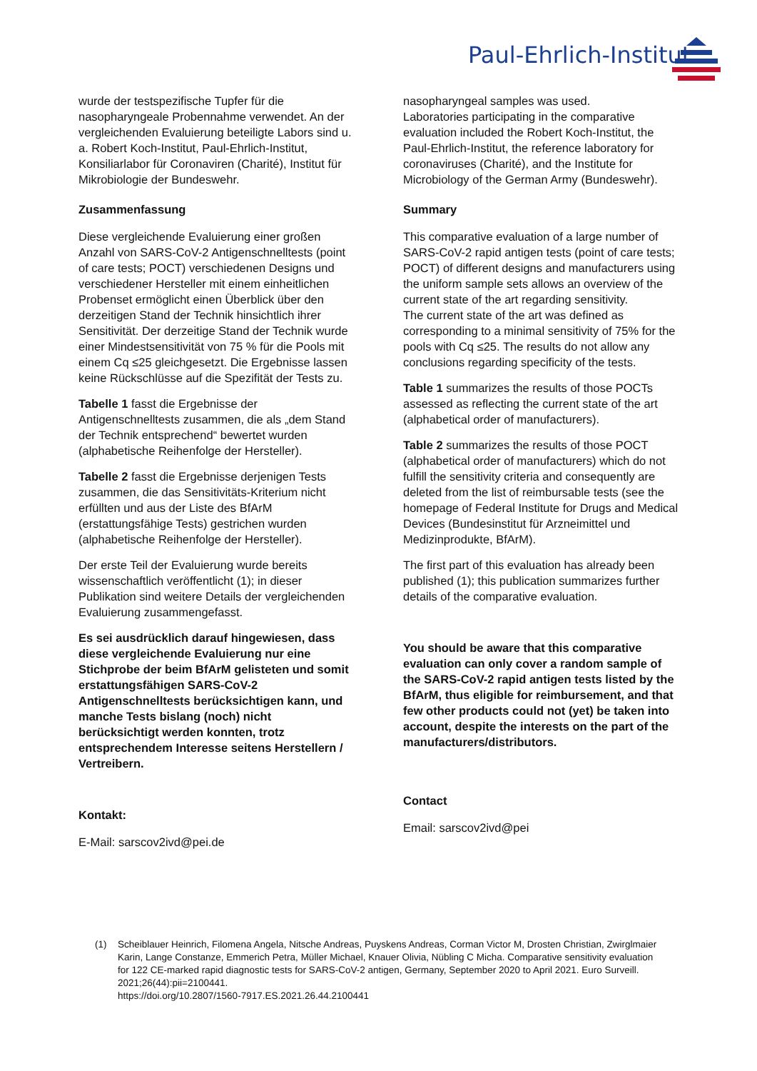Paul-Ehrlich-Institut
wurde der testspezifische Tupfer für die nasopharyngeale Probennahme verwendet. An der vergleichenden Evaluierung beteiligte Labors sind u. a. Robert Koch-Institut, Paul-Ehrlich-Institut, Konsiliarlabor für Coronaviren (Charité), Institut für Mikrobiologie der Bundeswehr.
Zusammenfassung
Diese vergleichende Evaluierung einer großen Anzahl von SARS-CoV-2 Antigenschnelltests (point of care tests; POCT) verschiedenen Designs und verschiedener Hersteller mit einem einheitlichen Probenset ermöglicht einen Überblick über den derzeitigen Stand der Technik hinsichtlich ihrer Sensitivität. Der derzeitige Stand der Technik wurde einer Mindestsensitivität von 75 % für die Pools mit einem Cq ≤25 gleichgesetzt. Die Ergebnisse lassen keine Rückschlüsse auf die Spezifität der Tests zu.
Tabelle 1 fasst die Ergebnisse der Antigenschnelltests zusammen, die als „dem Stand der Technik entsprechend“ bewertet wurden (alphabetische Reihenfolge der Hersteller).
Tabelle 2 fasst die Ergebnisse derjenigen Tests zusammen, die das Sensitivitäts-Kriterium nicht erfüllten und aus der Liste des BfArM (erstattungsfähige Tests) gestrichen wurden (alphabetische Reihenfolge der Hersteller).
Der erste Teil der Evaluierung wurde bereits wissenschaftlich veröffentlicht (1); in dieser Publikation sind weitere Details der vergleichenden Evaluierung zusammengefasst.
Es sei ausdrücklich darauf hingewiesen, dass diese vergleichende Evaluierung nur eine Stichprobe der beim BfArM gelisteten und somit erstattungsfähigen SARS-CoV-2 Antigenschnelltests berücksichtigen kann, und manche Tests bislang (noch) nicht berücksichtigt werden konnten, trotz entsprechendem Interesse seitens Herstellern / Vertreibern.
Kontakt:
E-Mail: sarscov2ivd@pei.de
nasopharyngeal samples was used.
Laboratories participating in the comparative evaluation included the Robert Koch-Institut, the Paul-Ehrlich-Institut, the reference laboratory for coronaviruses (Charité), and the Institute for Microbiology of the German Army (Bundeswehr).
Summary
This comparative evaluation of a large number of SARS-CoV-2 rapid antigen tests (point of care tests; POCT) of different designs and manufacturers using the uniform sample sets allows an overview of the current state of the art regarding sensitivity.
The current state of the art was defined as corresponding to a minimal sensitivity of 75% for the pools with Cq ≤25. The results do not allow any conclusions regarding specificity of the tests.
Table 1 summarizes the results of those POCTs assessed as reflecting the current state of the art (alphabetical order of manufacturers).
Table 2 summarizes the results of those POCT (alphabetical order of manufacturers) which do not fulfill the sensitivity criteria and consequently are deleted from the list of reimbursable tests (see the homepage of Federal Institute for Drugs and Medical Devices (Bundesinstitut für Arzneimittel und Medizinprodukte, BfArM).
The first part of this evaluation has already been published (1); this publication summarizes further details of the comparative evaluation.
You should be aware that this comparative evaluation can only cover a random sample of the SARS-CoV-2 rapid antigen tests listed by the BfArM, thus eligible for reimbursement, and that few other products could not (yet) be taken into account, despite the interests on the part of the manufacturers/distributors.
Contact
Email: sarscov2ivd@pei
(1) Scheiblauer Heinrich, Filomena Angela, Nitsche Andreas, Puyskens Andreas, Corman Victor M, Drosten Christian, Zwirglmaier Karin, Lange Constanze, Emmerich Petra, Müller Michael, Knauer Olivia, Nübling C Micha. Comparative sensitivity evaluation for 122 CE-marked rapid diagnostic tests for SARS-CoV-2 antigen, Germany, September 2020 to April 2021. Euro Surveill. 2021;26(44):pii=2100441.
https://doi.org/10.2807/1560-7917.ES.2021.26.44.2100441